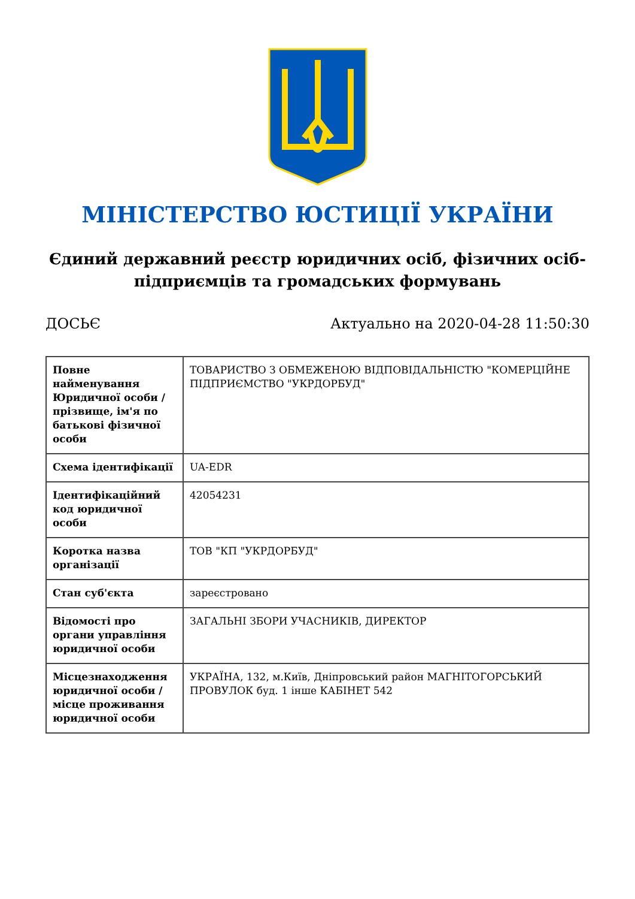МІНІСТЕРСТВО ЮСТИЦІЇ УКРАЇНИ
Єдиний державний реєстр юридичних осіб, фізичних осіб-підприємців та громадських формувань
ДОСЬЄ Актуально на 2020-04-28 11:50:30
| Повне найменування Юридичної особи / прізвище, ім'я по батькові фізичної особи | ТОВАРИСТВО З ОБМЕЖЕНОЮ ВІДПОВІДАЛЬНІСТЮ "КОМЕРЦІЙНЕ ПІДПРИЄМСТВО "УКРДОРБУД" |
| Схема ідентифікації | UA-EDR |
| Ідентифікаційний код юридичної особи | 42054231 |
| Коротка назва організації | ТОВ "КП "УКРДОРБУД" |
| Стан суб'єкта | зареєстровано |
| Відомості про органи управління юридичної особи | ЗАГАЛЬНІ ЗБОРИ УЧАСНИКІВ, ДИРЕКТОР |
| Місцезнаходження юридичної особи / місце проживання юридичної особи | УКРАЇНА, 132, м.Київ, Дніпровський район МАГНІТОГОРСЬКИЙ ПРОВУЛОК буд. 1 інше КАБІНЕТ 542 |